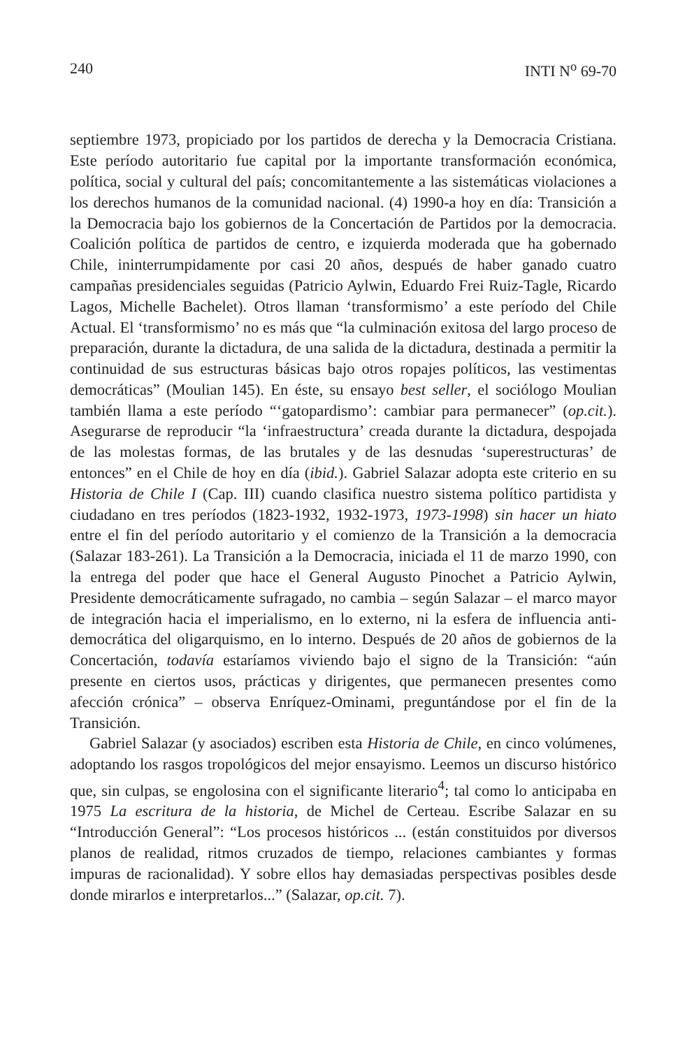240 INTI N<sup>o</sup> 69-70
septiembre 1973, propiciado por los partidos de derecha y la Democracia Cristiana. Este período autoritario fue capital por la importante transformación económica, política, social y cultural del país; concomitantemente a las sistemáticas violaciones a los derechos humanos de la comunidad nacional. (4) 1990-a hoy en día: Transición a la Democracia bajo los gobiernos de la Concertación de Partidos por la democracia. Coalición política de partidos de centro, e izquierda moderada que ha gobernado Chile, ininterrumpidamente por casi 20 años, después de haber ganado cuatro campañas presidenciales seguidas (Patricio Aylwin, Eduardo Frei Ruiz-Tagle, Ricardo Lagos, Michelle Bachelet). Otros llaman ‘transformismo’ a este período del Chile Actual. El ‘transformismo’ no es más que “la culminación exitosa del largo proceso de preparación, durante la dictadura, de una salida de la dictadura, destinada a permitir la continuidad de sus estructuras básicas bajo otros ropajes políticos, las vestimentas democráticas” (Moulian 145). En éste, su ensayo best seller, el sociólogo Moulian también llama a este período “‘gatopardismo’: cambiar para permanecer” (op.cit.). Asegurarse de reproducir “la ‘infraestructura’ creada durante la dictadura, despojada de las molestas formas, de las brutales y de las desnudas ‘superestructuras’ de entonces” en el Chile de hoy en día (ibid.). Gabriel Salazar adopta este criterio en su Historia de Chile I (Cap. III) cuando clasifica nuestro sistema político partidista y ciudadano en tres períodos (1823-1932, 1932-1973, 1973-1998) sin hacer un hiato entre el fin del período autoritario y el comienzo de la Transición a la democracia (Salazar 183-261). La Transición a la Democracia, iniciada el 11 de marzo 1990, con la entrega del poder que hace el General Augusto Pinochet a Patricio Aylwin, Presidente democráticamente sufragado, no cambia – según Salazar – el marco mayor de integración hacia el imperialismo, en lo externo, ni la esfera de influencia anti-democrática del oligarquismo, en lo interno. Después de 20 años de gobiernos de la Concertación, todavía estaríamos viviendo bajo el signo de la Transición: “aún presente en ciertos usos, prácticas y dirigentes, que permanecen presentes como afección crónica” – observa Enríquez-Ominami, preguntándose por el fin de la Transición.
Gabriel Salazar (y asociados) escriben esta Historia de Chile, en cinco volúmenes, adoptando los rasgos tropológicos del mejor ensayismo. Leemos un discurso histórico que, sin culpas, se engolosina con el significante literario<sup>4</sup>; tal como lo anticipaba en 1975 La escritura de la historia, de Michel de Certeau. Escribe Salazar en su “Introducción General”: “Los procesos históricos ... (están constituidos por diversos planos de realidad, ritmos cruzados de tiempo, relaciones cambiantes y formas impuras de racionalidad). Y sobre ellos hay demasiadas perspectivas posibles desde donde mirarlos e interpretarlos...” (Salazar, op.cit. 7).